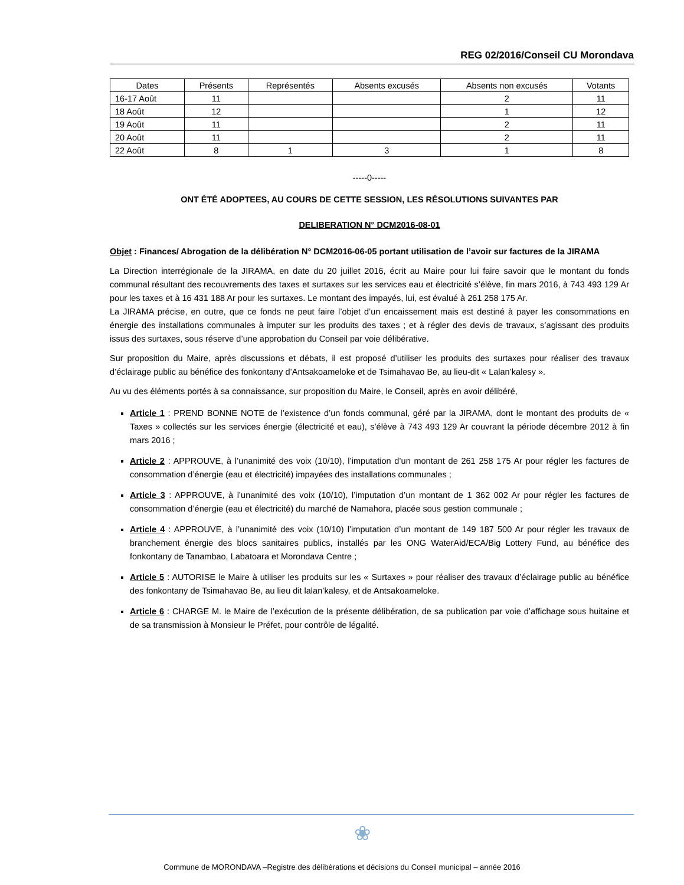REG 02/2016/Conseil CU Morondava
| Dates | Présents | Représentés | Absents excusés | Absents non excusés | Votants |
| --- | --- | --- | --- | --- | --- |
| 16-17 Août | 11 | | | 2 | 11 |
| 18 Août | 12 | | | 1 | 12 |
| 19 Août | 11 | | | 2 | 11 |
| 20 Août | 11 | | | 2 | 11 |
| 22 Août | 8 | 1 | 3 | 1 | 8 |
-----0-----
ONT ÉTÉ ADOPTEES, AU COURS DE CETTE SESSION, LES RÉSOLUTIONS SUIVANTES PAR
DELIBERATION N° DCM2016-08-01
Objet : Finances/ Abrogation de la délibération N° DCM2016-06-05 portant utilisation de l’avoir sur factures de la JIRAMA
La Direction interrégionale de la JIRAMA, en date du 20 juillet 2016, écrit au Maire pour lui faire savoir que le montant du fonds communal résultant des recouvrements des taxes et surtaxes sur les services eau et électricité s’élève, fin mars 2016, à 743 493 129 Ar pour les taxes et à 16 431 188 Ar pour les surtaxes. Le montant des impayés, lui, est évalué à 261 258 175 Ar.
La JIRAMA précise, en outre, que ce fonds ne peut faire l’objet d’un encaissement mais est destiné à payer les consommations en énergie des installations communales à imputer sur les produits des taxes ; et à régler des devis de travaux, s’agissant des produits issus des surtaxes, sous réserve d’une approbation du Conseil par voie délibérative.
Sur proposition du Maire, après discussions et débats, il est proposé d’utiliser les produits des surtaxes pour réaliser des travaux d’éclairage public au bénéfice des fonkontany d’Antsakoameloke et de Tsimahavao Be, au lieu-dit « Lalan’kalesy ».
Au vu des éléments portés à sa connaissance, sur proposition du Maire, le Conseil, après en avoir délibéré,
Article 1 : PREND BONNE NOTE de l’existence d’un fonds communal, géré par la JIRAMA, dont le montant des produits de « Taxes » collectés sur les services énergie (électricité et eau), s’élève à 743 493 129 Ar couvrant la période décembre 2012 à fin mars 2016 ;
Article 2 : APPROUVE, à l’unanimité des voix (10/10), l’imputation d’un montant de 261 258 175 Ar pour régler les factures de consommation d’énergie (eau et électricité) impayées des installations communales ;
Article 3 : APPROUVE, à l’unanimité des voix (10/10), l’imputation d’un montant de 1 362 002 Ar pour régler les factures de consommation d’énergie (eau et électricité) du marché de Namahora, placée sous gestion communale ;
Article 4 : APPROUVE, à l’unanimité des voix (10/10) l’imputation d’un montant de 149 187 500 Ar pour régler les travaux de branchement énergie des blocs sanitaires publics, installés par les ONG WaterAid/ECA/Big Lottery Fund, au bénéfice des fonkontany de Tanambao, Labatoara et Morondava Centre ;
Article 5 : AUTORISE le Maire à utiliser les produits sur les « Surtaxes » pour réaliser des travaux d’éclairage public au bénéfice des fonkontany de Tsimahavao Be, au lieu dit lalan’kalesy, et de Antsakoameloke.
Article 6 : CHARGE M. le Maire de l’exécution de la présente délibération, de sa publication par voie d’affichage sous huitaine et de sa transmission à Monsieur le Préfet, pour contrôle de légalité.
❀
Commune de MORONDAVA –Registre des délibérations et décisions du Conseil municipal – année 2016